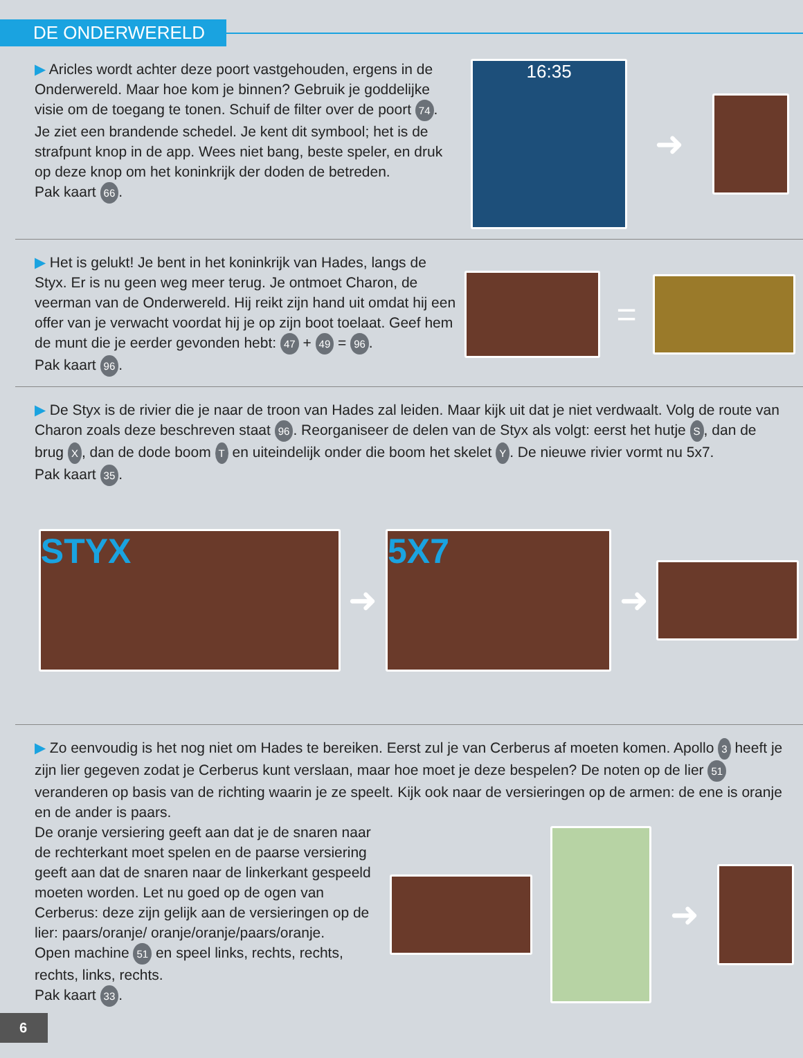DE ONDERWERELD
▶ Aricles wordt achter deze poort vastgehouden, ergens in de Onderwereld. Maar hoe kom je binnen? Gebruik je goddelijke visie om de toegang te tonen. Schuif de filter over de poort 74. Je ziet een brandende schedel. Je kent dit symbool; het is de strafpunt knop in de app. Wees niet bang, beste speler, en druk op deze knop om het koninkrijk der doden de betreden.
Pak kaart 66.
16:35
➜
▶ Het is gelukt! Je bent in het koninkrijk van Hades, langs de Styx. Er is nu geen weg meer terug. Je ontmoet Charon, de veerman van de Onderwereld. Hij reikt zijn hand uit omdat hij een offer van je verwacht voordat hij je op zijn boot toelaat. Geef hem de munt die je eerder gevonden hebt: 47 + 49 = 96.
Pak kaart 96.
=
▶ De Styx is de rivier die je naar de troon van Hades zal leiden. Maar kijk uit dat je niet verdwaalt. Volg de route van Charon zoals deze beschreven staat 96. Reorganiseer de delen van de Styx als volgt: eerst het hutje S, dan de brug X, dan de dode boom T en uiteindelijk onder die boom het skelet Y. De nieuwe rivier vormt nu 5x7.
Pak kaart 35.
STYX
➜
5X7
➜
▶ Zo eenvoudig is het nog niet om Hades te bereiken. Eerst zul je van Cerberus af moeten komen. Apollo 3 heeft je zijn lier gegeven zodat je Cerberus kunt verslaan, maar hoe moet je deze bespelen? De noten op de lier 51 veranderen op basis van de richting waarin je ze speelt. Kijk ook naar de versieringen op de armen: de ene is oranje en de ander is paars.
De oranje versiering geeft aan dat je de snaren naar de rechterkant moet spelen en de paarse versiering geeft aan dat de snaren naar de linkerkant gespeeld moeten worden. Let nu goed op de ogen van Cerberus: deze zijn gelijk aan de versieringen op de lier: paars/oranje/ oranje/oranje/paars/oranje.
Open machine 51 en speel links, rechts, rechts, rechts, links, rechts.
Pak kaart 33.
➜
6